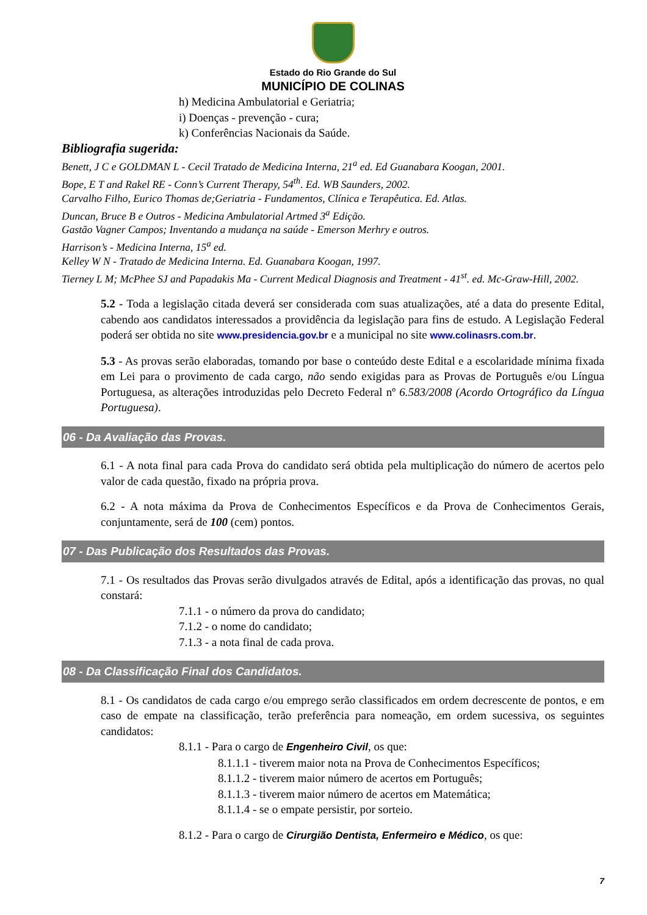Estado do Rio Grande do Sul
MUNICÍPIO DE COLINAS
h) Medicina Ambulatorial e Geriatria;
i) Doenças - prevenção - cura;
k) Conferências Nacionais da Saúde.
Bibliografia sugerida:
Benett, J C e GOLDMAN L - Cecil Tratado de Medicina Interna, 21<sup>a</sup> ed. Ed Guanabara Koogan, 2001.
Bope, E T and Rakel RE - Conn’s Current Therapy, 54<sup>th</sup>. Ed. WB Saunders, 2002.
Carvalho Filho, Eurico Thomas de;Geriatria - Fundamentos, Clínica e Terapêutica. Ed. Atlas.
Duncan, Bruce B e Outros - Medicina Ambulatorial Artmed 3<sup>a</sup> Edição.
Gastão Vagner Campos; Inventando a mudança na saúde - Emerson Merhry e outros.
Harrison’s - Medicina Interna, 15<sup>a</sup> ed.
Kelley W N - Tratado de Medicina Interna. Ed. Guanabara Koogan, 1997.
Tierney L M; McPhee SJ and Papadakis Ma - Current Medical Diagnosis and Treatment - 41<sup>st</sup>. ed. Mc-Graw-Hill, 2002.
5.2 - Toda a legislação citada deverá ser considerada com suas atualizações, até a data do presente Edital, cabendo aos candidatos interessados a providência da legislação para fins de estudo. A Legislação Federal poderá ser obtida no site www.presidencia.gov.br e a municipal no site www.colinasrs.com.br.
5.3 - As provas serão elaboradas, tomando por base o conteúdo deste Edital e a escolaridade mínima fixada em Lei para o provimento de cada cargo, não sendo exigidas para as Provas de Português e/ou Língua Portuguesa, as alterações introduzidas pelo Decreto Federal nº 6.583/2008 (Acordo Ortográfico da Língua Portuguesa).
06 - Da Avaliação das Provas.
6.1 - A nota final para cada Prova do candidato será obtida pela multiplicação do número de acertos pelo valor de cada questão, fixado na própria prova.
6.2 - A nota máxima da Prova de Conhecimentos Específicos e da Prova de Conhecimentos Gerais, conjuntamente, será de 100 (cem) pontos.
07 - Das Publicação dos Resultados das Provas.
7.1 - Os resultados das Provas serão divulgados através de Edital, após a identificação das provas, no qual constará:
7.1.1 - o número da prova do candidato;
7.1.2 - o nome do candidato;
7.1.3 - a nota final de cada prova.
08 - Da Classificação Final dos Candidatos.
8.1 - Os candidatos de cada cargo e/ou emprego serão classificados em ordem decrescente de pontos, e em caso de empate na classificação, terão preferência para nomeação, em ordem sucessiva, os seguintes candidatos:
8.1.1 - Para o cargo de Engenheiro Civil, os que:
8.1.1.1 - tiverem maior nota na Prova de Conhecimentos Específicos;
8.1.1.2 - tiverem maior número de acertos em Português;
8.1.1.3 - tiverem maior número de acertos em Matemática;
8.1.1.4 - se o empate persistir, por sorteio.
8.1.2 - Para o cargo de Cirurgião Dentista, Enfermeiro e Médico, os que:
7